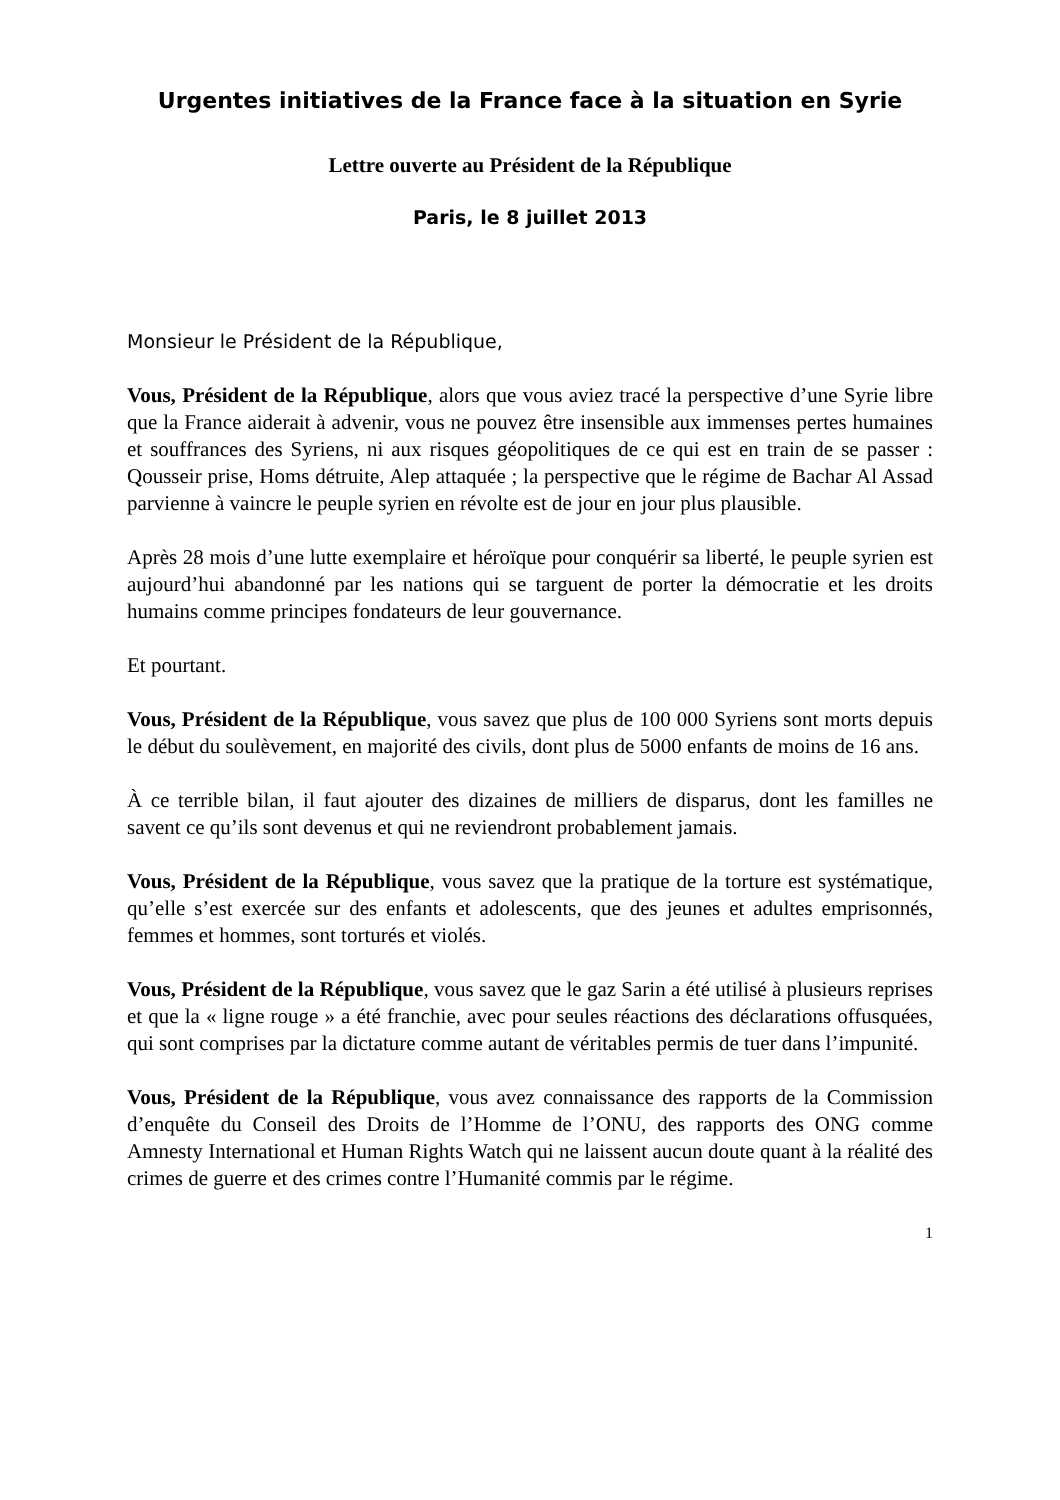Urgentes initiatives de la France face à la situation en Syrie
Lettre ouverte au Président de la République
Paris, le 8 juillet 2013
Monsieur le Président de la République,
Vous, Président de la République, alors que vous aviez tracé la perspective d’une Syrie libre que la France aiderait à advenir, vous ne pouvez être insensible aux immenses pertes humaines et souffrances des Syriens, ni aux risques géopolitiques de ce qui est en train de se passer : Qousseir prise, Homs détruite, Alep attaquée ; la perspective que le régime de Bachar Al Assad parvienne à vaincre le peuple syrien en révolte est de jour en jour plus plausible.
Après 28 mois d’une lutte exemplaire et héroïque pour conquérir sa liberté, le peuple syrien est aujourd’hui abandonné par les nations qui se targuent de porter la démocratie et les droits humains comme principes fondateurs de leur gouvernance.
Et pourtant.
Vous, Président de la République, vous savez que plus de 100 000 Syriens sont morts depuis le début du soulèvement, en majorité des civils, dont plus de 5000 enfants de moins de 16 ans.
À ce terrible bilan, il faut ajouter des dizaines de milliers de disparus, dont les familles ne savent ce qu’ils sont devenus et qui ne reviendront probablement jamais.
Vous, Président de la République, vous savez que la pratique de la torture est systématique, qu’elle s’est exercée sur des enfants et adolescents, que des jeunes et adultes emprisonnés, femmes et hommes, sont torturés et violés.
Vous, Président de la République, vous savez que le gaz Sarin a été utilisé à plusieurs reprises et que la « ligne rouge » a été franchie, avec pour seules réactions des déclarations offusquées, qui sont comprises par la dictature comme autant de véritables permis de tuer dans l’impunité.
Vous, Président de la République, vous avez connaissance des rapports de la Commission d’enquête du Conseil des Droits de l’Homme de l’ONU, des rapports des ONG comme Amnesty International et Human Rights Watch qui ne laissent aucun doute quant à la réalité des crimes de guerre et des crimes contre l’Humanité commis par le régime.
1